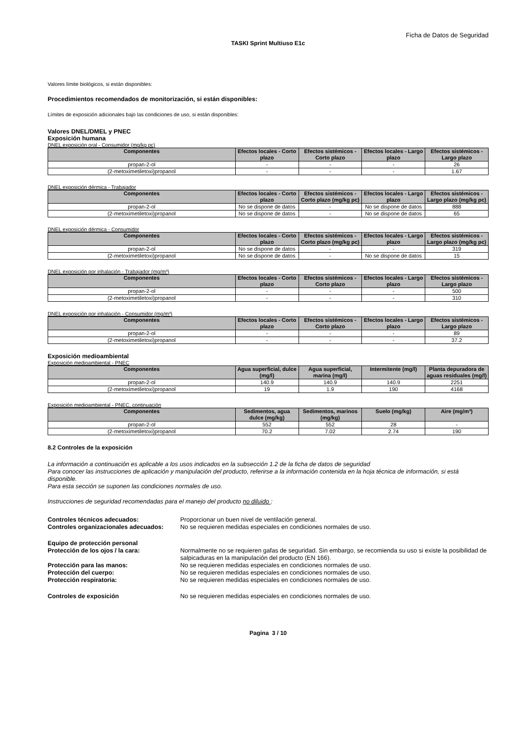Ficha de Datos de Seguridad
TASKI Sprint Multiuso E1c
Valores límite biológicos, si están disponibles:
Procedimientos recomendados de monitorización, si están disponibles:
Límites de exposición adicionales bajo las condiciones de uso, si están disponibles:
Valores DNEL/DMEL y PNEC
Exposición humana
DNEL exposición oral - Consumidor (mg/kg pc)
| Componentes | Efectos locales - Corto plazo | Efectos sistémicos - Corto plazo | Efectos locales - Largo plazo | Efectos sistémicos - Largo plazo |
| --- | --- | --- | --- | --- |
| propan-2-ol | - | - | - | 26 |
| (2-metoximetiletoxi)propanol | - | - | - | 1.67 |
DNEL exposición dérmica - Trabajador
| Componentes | Efectos locales - Corto plazo | Efectos sistémicos - Corto plazo (mg/kg pc) | Efectos locales - Largo plazo | Efectos sistémicos - Largo plazo (mg/kg pc) |
| --- | --- | --- | --- | --- |
| propan-2-ol | No se dispone de datos | - | No se dispone de datos | 888 |
| (2-metoximetiletoxi)propanol | No se dispone de datos | - | No se dispone de datos | 65 |
DNEL exposición dérmica - Consumidor
| Componentes | Efectos locales - Corto plazo | Efectos sistémicos - Corto plazo (mg/kg pc) | Efectos locales - Largo plazo | Efectos sistémicos - Largo plazo (mg/kg pc) |
| --- | --- | --- | --- | --- |
| propan-2-ol | No se dispone de datos | - | - | 319 |
| (2-metoximetiletoxi)propanol | No se dispone de datos | - | No se dispone de datos | 15 |
DNEL exposición por inhalación - Trabajador (mg/m³)
| Componentes | Efectos locales - Corto plazo | Efectos sistémicos - Corto plazo | Efectos locales - Largo plazo | Efectos sistémicos - Largo plazo |
| --- | --- | --- | --- | --- |
| propan-2-ol | - | - | - | 500 |
| (2-metoximetiletoxi)propanol | - | - | - | 310 |
DNEL exposición por inhalación - Consumidor (mg/m³)
| Componentes | Efectos locales - Corto plazo | Efectos sistémicos - Corto plazo | Efectos locales - Largo plazo | Efectos sistémicos - Largo plazo |
| --- | --- | --- | --- | --- |
| propan-2-ol | - | - | - | 89 |
| (2-metoximetiletoxi)propanol | - | - | - | 37.2 |
Exposición medioambiental
Exposición medioambiental - PNEC
| Componentes | Agua superficial, dulce (mg/l) | Agua superficial, marina (mg/l) | Intermitente (mg/l) | Planta depuradora de aguas residuales (mg/l) |
| --- | --- | --- | --- | --- |
| propan-2-ol | 140.9 | 140.9 | 140.9 | 2251 |
| (2-metoximetiletoxi)propanol | 19 | 1.9 | 190 | 4168 |
Exposición medioambiental - PNEC, continuación
| Componentes | Sedimentos, agua dulce (mg/kg) | Sedimentos, marinos (mg/kg) | Suelo (mg/kg) | Aire (mg/m³) |
| --- | --- | --- | --- | --- |
| propan-2-ol | 552 | 552 | 28 | - |
| (2-metoximetiletoxi)propanol | 70.2 | 7.02 | 2.74 | 190 |
8.2 Controles de la exposición
La información a continuación es aplicable a los usos indicados en la subsección 1.2 de la ficha de datos de seguridad
Para conocer las instrucciones de aplicación y manipulación del producto, referirse a la información contenida en la hoja técnica de información, si está disponible.
Para esta sección se suponen las condiciones normales de uso.
Instrucciones de seguridad recomendadas para el manejo del producto no diluido :
Controles técnicos adecuados: Proporcionar un buen nivel de ventilación general.
Controles organizacionales adecuados:
No se requieren medidas especiales en condiciones normales de uso.
Equipo de protección personal
Protección de los ojos / la cara: Normalmente no se requieren gafas de seguridad. Sin embargo, se recomienda su uso si existe la posibilidad de salpicaduras en la manipulación del producto (EN 166).
Protección para las manos: No se requieren medidas especiales en condiciones normales de uso.
Protección del cuerpo: No se requieren medidas especiales en condiciones normales de uso.
Protección respiratoria: No se requieren medidas especiales en condiciones normales de uso.
Controles de exposición No se requieren medidas especiales en condiciones normales de uso.
Pagina 3 / 10